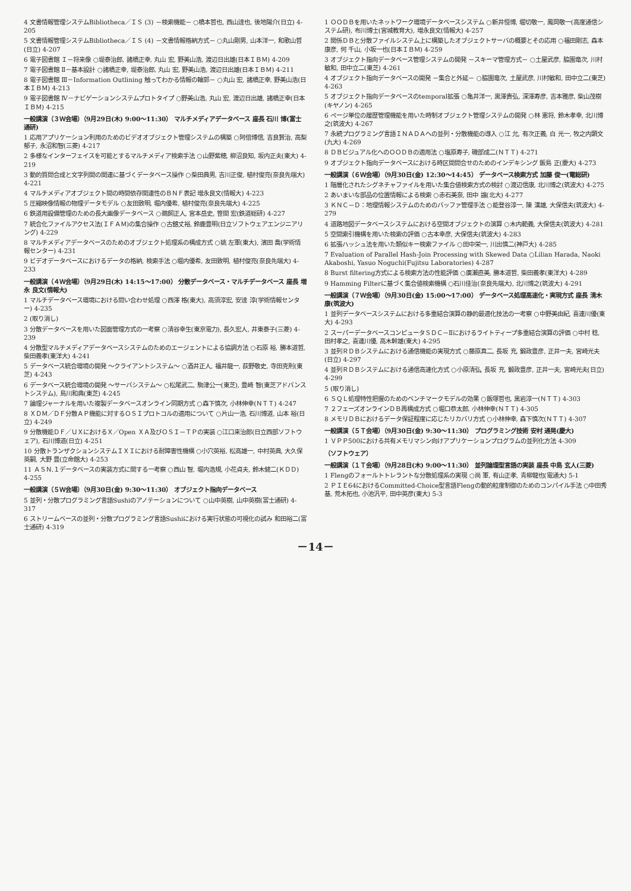4 文書情報管理システムBibliotheca／ＩＳ (3) －検索機能－ ○橋本哲也, 西山達也, 後地陽介(日立) 4-205
5 文書情報管理システムBibliotheca／ＩＳ (4) －文書情報格納方式－ ○丸山剛男, 山本洋一, 和歌山哲(日立) 4-207
6 電子図書館 Ｉ－将来像 ○堤泰治郎, 諸橋正幸, 丸山 宏, 野美山浩, 渡辺日出雄(日本ＩＢＭ) 4-209
7 電子図書館 Ⅱ－基本設計 ○諸橋正幸, 堤泰治郎, 丸山 宏, 野美山浩, 渡辺日出雄(日本ＩＢＭ) 4-211
8 電子図書館 Ⅲ－Information Outlining 触ってわかる情報の輪郭－ ○丸山 宏, 諸橋正幸, 野美山浩(日本ＩＢＭ) 4-213
9 電子図書館 Ⅳ－ナビゲーションシステムプロトタイプ ○野美山浩, 丸山 宏, 渡辺日出雄, 諸橋正幸(日本ＩＢＭ) 4-215
一般講演（３Ｗ会場）（9月29日(木) 9:00～11:30） マルチメディアデータベース 座長 石川 博(富士通研)
1 応用アプリケーション利用のためのビデオオブジェクト管理システムの構築 ○阿倍博信, 吉良賢治, 高梨郁子, 永沼和智(三菱) 4-217
2 多様なインターフェイスを可能とするマルチメディア検索手法 ○山野紫穂, 柳沼良知, 坂内正夫(東大) 4-219
3 動的質問合成と文字列間の関連に基づくデータベース操作 ○柴田典男, 吉川正俊, 植村俊亮(奈良先端大) 4-221
4 マルチメディアオブジェクト間の時間依存関連性のＢＮＦ表記 増永良文(情報大) 4-223
5 圧縮映像情報の物理データモデル ○友田致明, 堀内優希, 植村俊亮(奈良先端大) 4-225
6 鉄道用設備管理のための長大画像データベース ○鵜飼正人, 宮本岳史, 笹間 宏(鉄道総研) 4-227
7 統合化ファイルアクセス法(ＩＦＡＭ)の集合操作 ○古舘丈裕, 鈴鹿豊明(日立ソフトウェアエンジニアリング) 4-229
8 マルチメディアデータベースのためのオブジェクト処理系の構成方式 ○姚 左軍(東大), 濱田 喬(学術情報センター) 4-231
9 ビデオデータベースにおけるデータの格納, 検索手法 ○堀内優希, 友田致明, 植村俊亮(奈良先端大) 4-233
一般講演（４Ｗ会場）（9月29日(木) 14:15～17:00） 分散データベース・マルチデータベース 座長 増永 良文(情報大)
1 マルチデータベース環境における問い合わせ処理 ○西澤 格(東大), 高須淳宏, 安達 淳(学術情報センター) 4-235
2 (取り消し)
3 分散データベースを用いた図面管理方式の一考察 ○清谷幸生(東京電力), 長久宏人, 井東泰子(三菱) 4-239
4 分散型マルチメディアデータベースシステムのためのエージェントによる協調方法 ○石原 裕, 勝本道哲, 柴田義孝(東洋大) 4-241
5 データベース統合環境の開発 ～クライアントシステム～ ○酒井正人, 福井龍一, 荻野敬史, 寺田克則(東芝) 4-243
6 データベース統合環境の開発 ～サーバシステム～ ○松尾武二, 駒津公一(東芝), 豊崎 智(東芝アドバンストシステム), 島川和典(東芝) 4-245
7 論理ジャーナルを用いた複製データベースオンライン同期方式 ○森下慎次, 小林伸幸(ＮＴＴ) 4-247
8 ＸＤＭ／ＤＦ分散ＡＰ機能に対するＯＳＩプロトコルの適用について ○片山一浩, 石川博道, 山本 裕(日立) 4-249
9 分散機能ＤＦ／ＵＸにおけるＸ／Open ＸＡ及びＯＳＩ－ＴＰの実装 ○江口来治郎(日立西部ソフトウェア), 石川博道(日立) 4-251
10 分散トランザクションシステムＩＸＩにおける耐障害性機構 ○小穴英裕, 松高雄一, 中村英典, 大久保英嗣, 大野 豊(立命館大) 4-253
11 ＡＳＮ.１データベースの実装方式に関する一考察 ○西山 智, 堀内浩規, 小花貞夫, 鈴木健二(ＫＤＤ) 4-255
一般講演（５Ｗ会場）（9月30日(金) 9:30～11:30） オブジェクト指向データベース
5 並列・分散プログラミング言語Sushiのアノテーションについて ○山中英樹, 山中英樹(富士通研) 4-317
6 ストリームベースの並列・分散プログラミング言語Sushiにおける実行状態の可視化の試み 和田裕二(富士通研) 4-319
1 ＯＯＤＢを用いたネットワーク環境データベースシステム ○新井恒博, 堀切敬一, 鳳岡敬一(高度通信システム研), 布川博士(宮城教育大), 増永良文(情報大) 4-257
2 関係ＤＢと分散ファイルシステム上に構築したオブジェクトサーバの概要とその応用 ○福田剛志, 森本康彦, 何 千山, 小坂一也(日本ＩＢＭ) 4-259
3 オブジェクト指向データベース管理システムの開発 －スキーマ管理方式－ ○土屋武彦, 脇園竜次, 川村敏和, 田中立二(東芝) 4-261
4 オブジェクト指向データベースの開発 －集合と外延－ ○脇園竜次, 土屋武彦, 川村敏和, 田中立二(東芝) 4-263
5 オブジェクト指向データベースのtemporal拡張 ○亀井洋一, 黒澤貴弘, 深澤寿彦, 吉本雅彦, 柴山茂樹(キヤノン) 4-265
6 ページ単位の履歴管理機能を用いた時制オブジェクト管理システムの開発 ○林 憲将, 鈴木孝幸, 北川博之(筑波大) 4-267
7 永続プログラミング言語ＩＮＡＤＡへの並列・分散機能の導入 ○江 允, 有次正義, 白 光一, 牧之内顕文(九大) 4-269
8 ＤＢビジュアル化へのＯＯＤＢの適用法 ○塩原寿子, 磯部成二(ＮＴＴ) 4-271
9 オブジェクト指向データベースにおける時区間問合せのためのインデキシング 飯島 正(慶大) 4-273
一般講演（６Ｗ会場）（9月30日(金) 12:30～14:45） データベース検索方式 加藤 俊一(電総研)
1 階層化されたシグネチャファイルを用いた集合値検索方式の検討 ○渡辺信康, 北川博之(筑波大) 4-275
2 あいまいな部品の位置情報による検索 ○赤石美奈, 田中 譲(北大) 4-277
3 ＫＮＣ－Ｄ：地理情報システムのためのバッファ管理手法 ○能登谷淳一, 陳 漢雄, 大保信夫(筑波大) 4-279
4 道路地図データベースシステムにおける空間オブジェクトの演算 ○木内範義, 大保信夫(筑波大) 4-281
5 空間索引機構を用いた検索の評価 ○古本幸彦, 大保信夫(筑波大) 4-283
6 拡張ハッシュ法を用いた類似キー検索ファイル ○田中栄一, 川出慎二(神戸大) 4-285
7 Evaluation of Parallel Hash-Join Processing with Skewed Data ○Lilian Harada, Naoki Akaboshi, Yasuo Noguchi(Fujitsu Laboratories) 4-287
8 Burst filtering方式による検索方法の性能評価 ○廣瀬直美, 勝本道哲, 柴田義孝(東洋大) 4-289
9 Hamming Filterに基づく集合値検索機構 ○石川佳治(奈良先端大), 北川博之(筑波大) 4-291
一般講演（７Ｗ会場）（9月30日(金) 15:00～17:00） データベース処理高速化・実現方式 座長 清木 康(筑波大)
1 並列データベースシステムにおける多重結合演算の静的最適化技法の一考察 ○中野美由紀, 喜連川優(東大) 4-293
2 スーパーデータベースコンピュータＳＤＣ－Ⅱにおけるライトティープ多重結合演算の評価 ○中村 稔, 田村孝之, 喜連川優, 高木幹雄(東大) 4-295
3 並列ＲＤＢシステムにおける通信機能の実現方式 ○藤原真二, 長坂 充, 鍛政豊彦, 正井一夫, 宮崎光夫(日立) 4-297
4 並列ＲＤＢシステムにおける通信高速化方式 ○小原清弘, 長坂 充, 鍛政豊彦, 正井一夫, 宮崎光夫(日立) 4-299
5 (取り消し)
6 ＳＱＬ処理特性把握のためのベンチマークモデルの効果 ○飯塚哲也, 黒岩淳一(ＮＴＴ) 4-303
7 ２フェーズオンラインＤＢ再構成方式 ○堀口恭太郎, 小林伸幸(ＮＴＴ) 4-305
8 メモリＤＢにおけるデータ保証程度に応じたリカバリ方式 ○小林伸幸, 森下慎次(ＮＴＴ) 4-307
一般講演（５Ｔ会場）（9月30日(金) 9:30～11:30） プログラミング技術 安村 通晃(慶大)
1 ＶＰＰ500における共有メモリマシン向けアプリケーションプログラムの並列化方法 4-309
（ソフトウェア）
一般講演（１Ｔ会場）（9月28日(木) 9:00～11:30） 並列論理型言語の実装 座長 中島 玄人(三菱)
1 Flengのフォールトトレラントな分散処理系の実現 ○尚 軍, 有山正孝, 青柳龍也(電通大) 5-1
2 ＰＩＥ64におけるCommitted-Choice型言語Flengの動的粒度制御のためのコンパイル手法 ○中田秀基, 荒木拓也, 小池汎平, 田中英彦(東大) 5-3
－14－